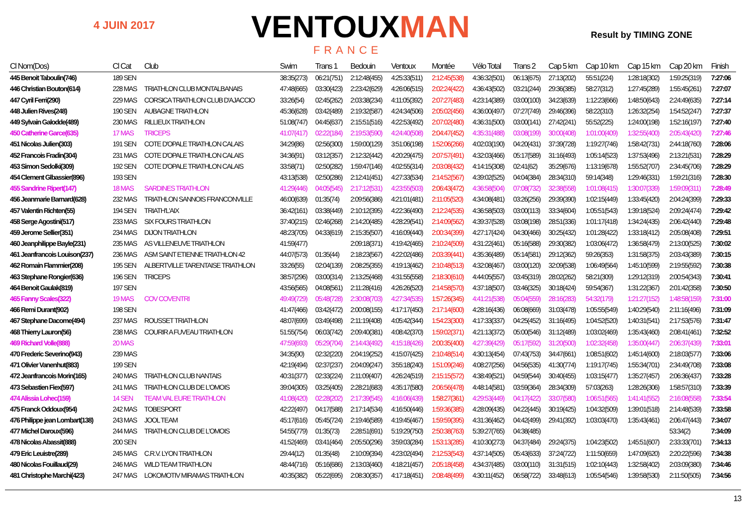4 JUIN 2017 VENTOUXMAN
FRANCE
Result by TIMING ZONE
| Cl Nom(Dos) | Cl Cat | Club | Swim | Trans 1 | Bedouin | Ventoux | Montée | Vélo Total | Trans 2 | Cap 5 km | Cap 10 km | Cap 15 km | Cap 20 km | Finish |
| --- | --- | --- | --- | --- | --- | --- | --- | --- | --- | --- | --- | --- | --- | --- |
| 445 Benoit Taboulin(746) | 189 SEN | | 38:35(273) | 06:21(751) | 2:12:48(455) | 4:25:33(511) | 2:12:45(538) | 4:36:32(501) | 06:13(675) | 27:13(202) | 55:51(224) | 1:28:18(302) | 1:59:25(319) | 7:27:06 |
| 446 Christian Bouton(614) | 228 MAS | TRIATHLON CLUB MONTALBANAIS | 47:48(665) | 03:30(423) | 2:23:42(629) | 4:26:06(515) | 2:02:24(422) | 4:36:43(502) | 03:21(244) | 29:36(385) | 58:27(312) | 1:27:45(289) | 1:55:45(261) | 7:27:07 |
| 447 Cyril Ferri(290) | 229 MAS | CORSICA TRIATHLON CLUB D'AJACCIO | 33:26(54) | 02:45(262) | 2:03:38(234) | 4:11:05(392) | 2:07:27(483) | 4:23:14(389) | 03:00(100) | 34:23(639) | 1:12:23(666) | 1:48:50(643) | 2:24:49(635) | 7:27:14 |
| 448 Julien Rives(248) | 190 SEN | AUBAGNE TRIATHLON | 45:36(628) | 03:42(489) | 2:19:32(587) | 4:24:34(506) | 2:05:02(456) | 4:36:00(497) | 07:27(749) | 29:46(396) | 58:22(310) | 1:26:32(254) | 1:54:52(247) | 7:27:37 |
| 449 Sylvain Galodde(489) | 230 MAS | RILLIEUX TRIATHLON | 51:08(747) | 04:45(637) | 2:15:51(516) | 4:22:53(492) | 2:07:02(480) | 4:36:31(500) | 03:00(141) | 27:42(241) | 55:52(225) | 1:24:00(198) | 1:52:16(197) | 7:27:40 |
| 450 Catherine Garce(635) | 17 MAS | TRICEPS | 41:07(417) | 02:22(184) | 2:19:53(590) | 4:24:40(508) | 2:04:47(452) | 4:35:31(488) | 03:08(199) | 30:00(408) | 1:01:00(409) | 1:32:55(400) | 2:05:43(420) | 7:27:46 |
| 451 Nicolas Julien(303) | 191 SEN | COTE D'OPALE TRIATHLON CALAIS | 34:29(86) | 02:56(300) | 1:59:00(129) | 3:51:06(198) | 1:52:06(266) | 4:02:03(190) | 04:20(431) | 37:39(728) | 1:19:27(746) | 1:58:42(731) | 2:44:18(760) | 7:28:06 |
| 452 Francois Fradin(304) | 231 MAS | COTE D'OPALE TRIATHLON CALAIS | 34:36(91) | 03:12(357) | 2:12:32(442) | 4:20:29(475) | 2:07:57(491) | 4:32:03(466) | 05:17(589) | 31:16(493) | 1:05:14(523) | 1:37:53(496) | 2:13:21(531) | 7:28:29 |
| 453 Simon Sedolki(309) | 192 SEN | COTE D'OPALE TRIATHLON CALAIS | 33:58(71) | 02:50(282) | 1:59:47(146) | 4:02:55(314) | 2:03:08(432) | 4:14:15(308) | 02:41(62) | 35:29(676) | 1:13:19(678) | 1:55:52(707) | 2:34:45(706) | 7:28:29 |
| 454 Clement Glbassier(896) | 193 SEN | | 43:13(538) | 02:50(286) | 2:12:41(451) | 4:27:33(534) | 2:14:52(567) | 4:39:02(525) | 04:04(384) | 28:34(310) | 59:14(348) | 1:29:46(331) | 1:59:21(316) | 7:28:30 |
| 455 Sandrine Ripert(147) | 18 MAS | SARDINES TRIATHLON | 41:29(446) | 04:05(545) | 2:17:12(531) | 4:23:55(503) | 2:06:43(472) | 4:36:58(504) | 07:08(732) | 32:38(558) | 1:01:08(415) | 1:30:07(339) | 1:59:09(311) | 7:28:49 |
| 456 Jeanmarie Barnard(628) | 232 MAS | TRIATHLON SANNOIS FRANCONVILLE | 46:00(639) | 01:35(74) | 2:09:56(386) | 4:21:01(481) | 2:11:05(520) | 4:34:08(481) | 03:26(256) | 29:39(390) | 1:02:15(449) | 1:33:45(420) | 2:04:24(399) | 7:29:33 |
| 457 Valentin Richten(55) | 194 SEN | TRIATH'L'AIX | 36:42(161) | 03:38(449) | 2:10:12(395) | 4:22:36(490) | 2:12:24(535) | 4:36:58(503) | 03:00(113) | 33:34(604) | 1:05:51(543) | 1:39:18(524) | 2:09:24(474) | 7:29:42 |
| 458 Serge Agostini(517) | 233 MAS | SIX FOURS TRIATHLON | 37:40(215) | 02:46(268) | 2:14:20(485) | 4:28:29(541) | 2:14:09(562) | 4:39:37(528) | 03:08(198) | 28:51(336) | 1:01:17(418) | 1:34:24(435) | 2:06:42(440) | 7:29:48 |
| 459 Jerome Sellier(351) | 234 MAS | DIJON TRIATHLON | 48:23(705) | 04:33(619) | 2:15:35(507) | 4:16:09(440) | 2:00:34(399) | 4:27:17(424) | 04:30(466) | 30:25(432) | 1:01:28(422) | 1:33:18(412) | 2:05:08(408) | 7:29:51 |
| 460 Jeanphilippe Bayle(231) | 235 MAS | AS VILLENEUVE TRIATHLON | 41:59(477) | | 2:09:18(371) | 4:19:42(465) | 2:10:24(509) | 4:31:22(461) | 05:16(588) | 29:30(382) | 1:03:06(472) | 1:36:58(479) | 2:13:00(525) | 7:30:02 |
| 461 Jeanfrancois Louison(237) | 236 MAS | ASM SAINT ETIENNE TRIATHLON 42 | 44:07(573) | 01:35(44) | 2:18:23(567) | 4:22:02(486) | 2:03:39(441) | 4:35:36(489) | 05:14(581) | 29:12(362) | 59:26(353) | 1:31:58(375) | 2:03:43(389) | 7:30:15 |
| 462 Romain Flammier(208) | 195 SEN | ALBERTVILLE TARENTAISE TRIATHLON | 33:26(55) | 02:04(139) | 2:08:25(355) | 4:19:13(462) | 2:10:48(513) | 4:32:08(467) | 03:00(120) | 32:09(538) | 1:06:49(564) | 1:45:10(599) | 2:19:55(592) | 7:30:38 |
| 463 Stephane Rongier(636) | 196 SEN | TRICEPS | 38:57(296) | 03:00(314) | 2:13:25(468) | 4:31:55(558) | 2:18:30(610) | 4:44:05(557) | 03:45(319) | 28:02(262) | 58:21(309) | 1:29:12(319) | 2:00:54(343) | 7:30:41 |
| 464 Benoit Gaulak(819) | 197 SEN | | 43:56(565) | 04:08(561) | 2:11:28(416) | 4:26:26(520) | 2:14:58(570) | 4:37:18(507) | 03:46(325) | 30:18(424) | 59:54(367) | 1:31:22(367) | 2:01:42(358) | 7:30:50 |
| 465 Fanny Scales(322) | 19 MAS | COV COVENTRI | 49:49(729) | 05:48(728) | 2:30:08(703) | 4:27:34(535) | 1:57:26(345) | 4:41:21(538) | 05:04(559) | 28:16(283) | 54:32(179) | 1:21:27(152) | 1:48:58(159) | 7:31:00 |
| 466 Remi Durant(902) | 198 SEN | | 41:47(466) | 03:42(472) | 2:00:08(155) | 4:17:17(450) | 2:17:14(600) | 4:28:16(436) | 06:08(669) | 31:03(478) | 1:05:55(549) | 1:40:29(540) | 2:11:16(496) | 7:31:09 |
| 467 Stephane Dacome(494) | 237 MAS | ROUSSET TRIATHLON | 48:07(699) | 03:49(498) | 2:11:19(408) | 4:05:42(344) | 1:54:23(300) | 4:17:33(337) | 04:25(452) | 31:16(495) | 1:04:52(520) | 1:40:31(541) | 2:17:53(576) | 7:31:47 |
| 468 Thierry Lauron(56) | 238 MAS | COURIR A FUVEAU TRIATHLON | 51:55(754) | 06:03(742) | 2:09:40(381) | 4:08:42(370) | 1:59:02(371) | 4:21:13(372) | 05:00(546) | 31:12(489) | 1:03:02(469) | 1:35:43(460) | 2:08:41(461) | 7:32:52 |
| 469 Richard Volle(888) | 20 MAS | | 47:59(693) | 05:29(704) | 2:14:43(492) | 4:15:18(426) | 2:00:35(400) | 4:27:39(429) | 05:17(592) | 31:20(500) | 1:02:32(458) | 1:35:00(447) | 2:06:37(439) | 7:33:01 |
| 470 Frederic Severino(943) | 239 MAS | | 34:35(90) | 02:32(220) | 2:04:19(252) | 4:15:07(425) | 2:10:48(514) | 4:30:13(454) | 07:43(753) | 34:47(661) | 1:08:51(602) | 1:45:14(600) | 2:18:03(577) | 7:33:06 |
| 471 Olivier Vanenhut(883) | 199 SEN | | 42:19(494) | 02:37(237) | 2:04:09(247) | 3:55:18(240) | 1:51:09(246) | 4:08:27(256) | 04:56(535) | 41:30(774) | 1:19:17(745) | 1:55:34(701) | 2:34:49(708) | 7:33:08 |
| 472 Jeanfrancois Morin(165) | 240 MAS | TRIATHLON CLUB NANTAIS | 40:31(377) | 02:33(224) | 2:11:09(407) | 4:26:24(519) | 2:15:15(572) | 4:38:49(521) | 04:59(544) | 30:40(455) | 1:03:15(477) | 1:35:27(457) | 2:06:36(437) | 7:33:28 |
| 473 Sebastien Fiex(597) | 241 MAS | TRIATHLON CLUB DE L'OMOIS | 39:04(305) | 03:25(405) | 2:28:21(683) | 4:35:17(580) | 2:06:56(478) | 4:48:14(581) | 03:59(364) | 28:34(309) | 57:03(263) | 1:28:26(306) | 1:58:57(310) | 7:33:39 |
| 474 Alissia Lohec(159) | 14 SEN | TEAM VAL EURE TRIATHLON | 41:08(420) | 02:28(202) | 2:17:39(545) | 4:16:06(439) | 1:58:27(361) | 4:29:53(449) | 04:17(422) | 33:07(580) | 1:06:51(565) | 1:41:41(552) | 2:16:08(558) | 7:33:54 |
| 475 Franck Oddoux(954) | 242 MAS | TOBESPORT | 42:22(497) | 04:17(588) | 2:17:14(534) | 4:16:50(446) | 1:59:36(385) | 4:28:09(435) | 04:22(445) | 30:19(425) | 1:04:32(509) | 1:39:01(518) | 2:14:48(539) | 7:33:58 |
| 476 Philippe jean Lombart(138) | 243 MAS | JOOL TEAM | 45:17(616) | 05:45(724) | 2:19:46(589) | 4:19:45(467) | 1:59:59(395) | 4:31:36(462) | 04:42(499) | 29:41(392) | 1:03:03(470) | 1:35:43(461) | 2:06:47(443) | 7:34:07 |
| 477 Michel Daroux(596) | 244 MAS | TRIATHLON CLUB DE L'OMOIS | 54:55(779) | 01:35(73) | 2:28:51(691) | 5:19:29(750) | 2:50:38(763) | 5:39:27(765) | 04:38(485) | | | | 53:34(2) | 7:34:09 |
| 478 Nicolas Abassit(888) | 200 SEN | | 41:52(469) | 03:41(464) | 2:05:50(296) | 3:59:03(284) | 1:53:13(285) | 4:10:30(273) | 04:37(484) | 29:24(375) | 1:04:23(502) | 1:45:51(607) | 2:33:33(701) | 7:34:13 |
| 479 Eric Leuistre(289) | 245 MAS | C.R.V. LYON TRIATHLON | 29:44(12) | 01:35(48) | 2:10:09(394) | 4:23:02(494) | 2:12:53(543) | 4:37:14(505) | 05:43(633) | 37:24(722) | 1:11:50(659) | 1:47:09(620) | 2:20:22(596) | 7:34:38 |
| 480 Nicolas Fouillaud(29) | 246 MAS | WILD TEAM TRIATHLON | 48:44(716) | 05:16(686) | 2:13:03(460) | 4:18:21(457) | 2:05:18(458) | 4:34:37(485) | 03:00(110) | 31:31(515) | 1:02:10(443) | 1:32:58(402) | 2:03:09(380) | 7:34:46 |
| 481 Christophe Marchi(423) | 247 MAS | LOKOMOTIV MIRAMAS TRIATHLON | 40:35(382) | 05:22(695) | 2:08:30(357) | 4:17:18(451) | 2:08:48(499) | 4:30:11(452) | 06:58(722) | 33:48(613) | 1:05:54(546) | 1:39:58(530) | 2:11:50(505) | 7:34:56 |
13